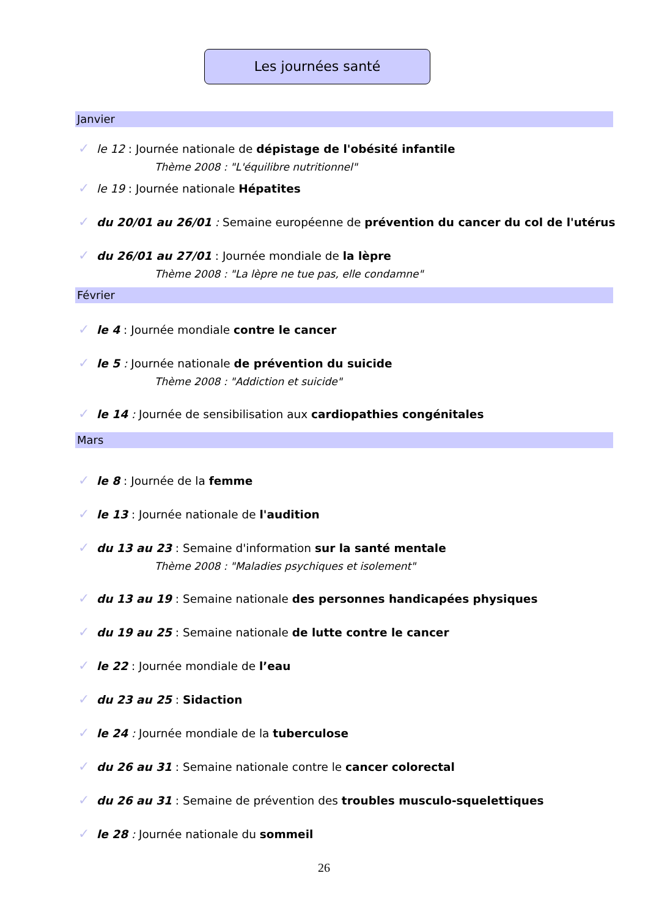Les journées santé
Janvier
✓ le 12 : Journée nationale de dépistage de l'obésité infantile
Thème 2008 : "L'équilibre nutritionnel"
✓ le 19 : Journée nationale Hépatites
✓ du 20/01 au 26/01 : Semaine européenne de prévention du cancer du col de l'utérus
✓ du 26/01 au 27/01 : Journée mondiale de la lèpre
Thème 2008 : "La lèpre ne tue pas, elle condamne"
Février
✓ le 4 : Journée mondiale contre le cancer
✓ le 5 : Journée nationale de prévention du suicide
Thème 2008 : "Addiction et suicide"
✓ le 14 : Journée de sensibilisation aux cardiopathies congénitales
Mars
✓ le 8 : Journée de la femme
✓ le 13 : Journée nationale de l'audition
✓ du 13 au 23 : Semaine d'information sur la santé mentale
Thème 2008 : "Maladies psychiques et isolement"
✓ du 13 au 19 : Semaine nationale des personnes handicapées physiques
✓ du 19 au 25 : Semaine nationale de lutte contre le cancer
✓ le 22 : Journée mondiale de l’eau
✓ du 23 au 25 : Sidaction
✓ le 24 : Journée mondiale de la tuberculose
✓ du 26 au 31 : Semaine nationale contre le cancer colorectal
✓ du 26 au 31 : Semaine de prévention des troubles musculo-squelettiques
✓ le 28 : Journée nationale du sommeil
26